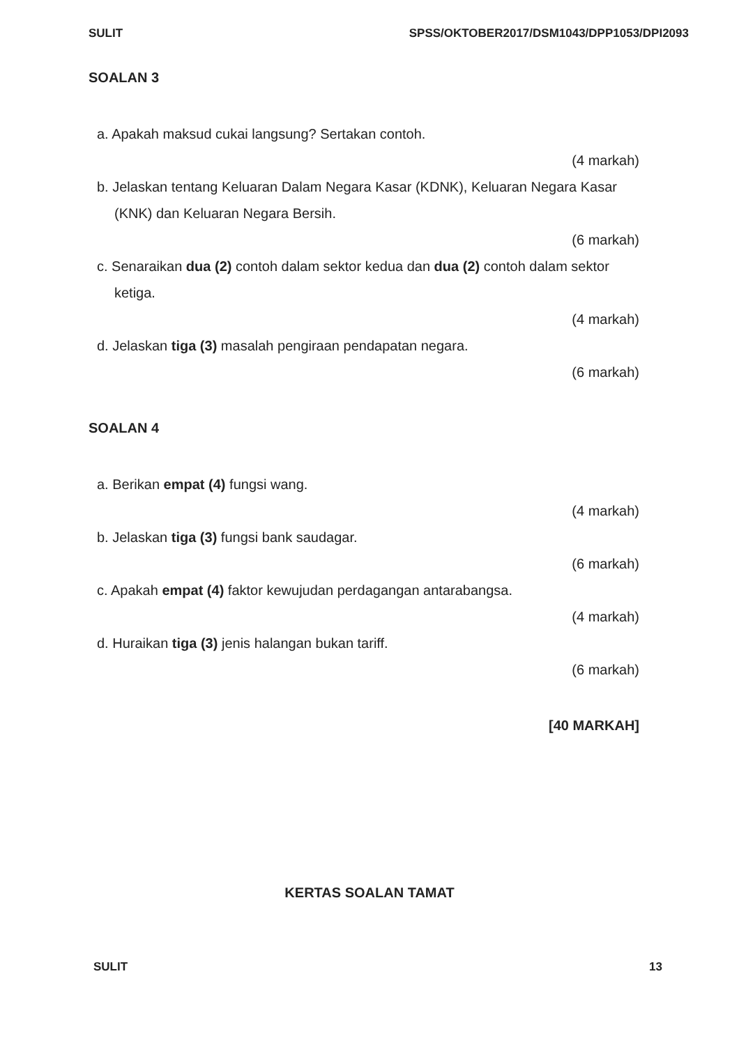SULIT SPSS/OKTOBER2017/DSM1043/DPP1053/DPI2093
SOALAN 3
a. Apakah maksud cukai langsung? Sertakan contoh.
(4 markah)
b. Jelaskan tentang Keluaran Dalam Negara Kasar (KDNK), Keluaran Negara Kasar (KNK) dan Keluaran Negara Bersih.
(6 markah)
c. Senaraikan dua (2) contoh dalam sektor kedua dan dua (2) contoh dalam sektor ketiga.
(4 markah)
d. Jelaskan tiga (3) masalah pengiraan pendapatan negara.
(6 markah)
SOALAN 4
a. Berikan empat (4) fungsi wang.
(4 markah)
b. Jelaskan tiga (3) fungsi bank saudagar.
(6 markah)
c. Apakah empat (4) faktor kewujudan perdagangan antarabangsa.
(4 markah)
d. Huraikan tiga (3) jenis halangan bukan tariff.
(6 markah)
[40 MARKAH]
KERTAS SOALAN TAMAT
SULIT 13